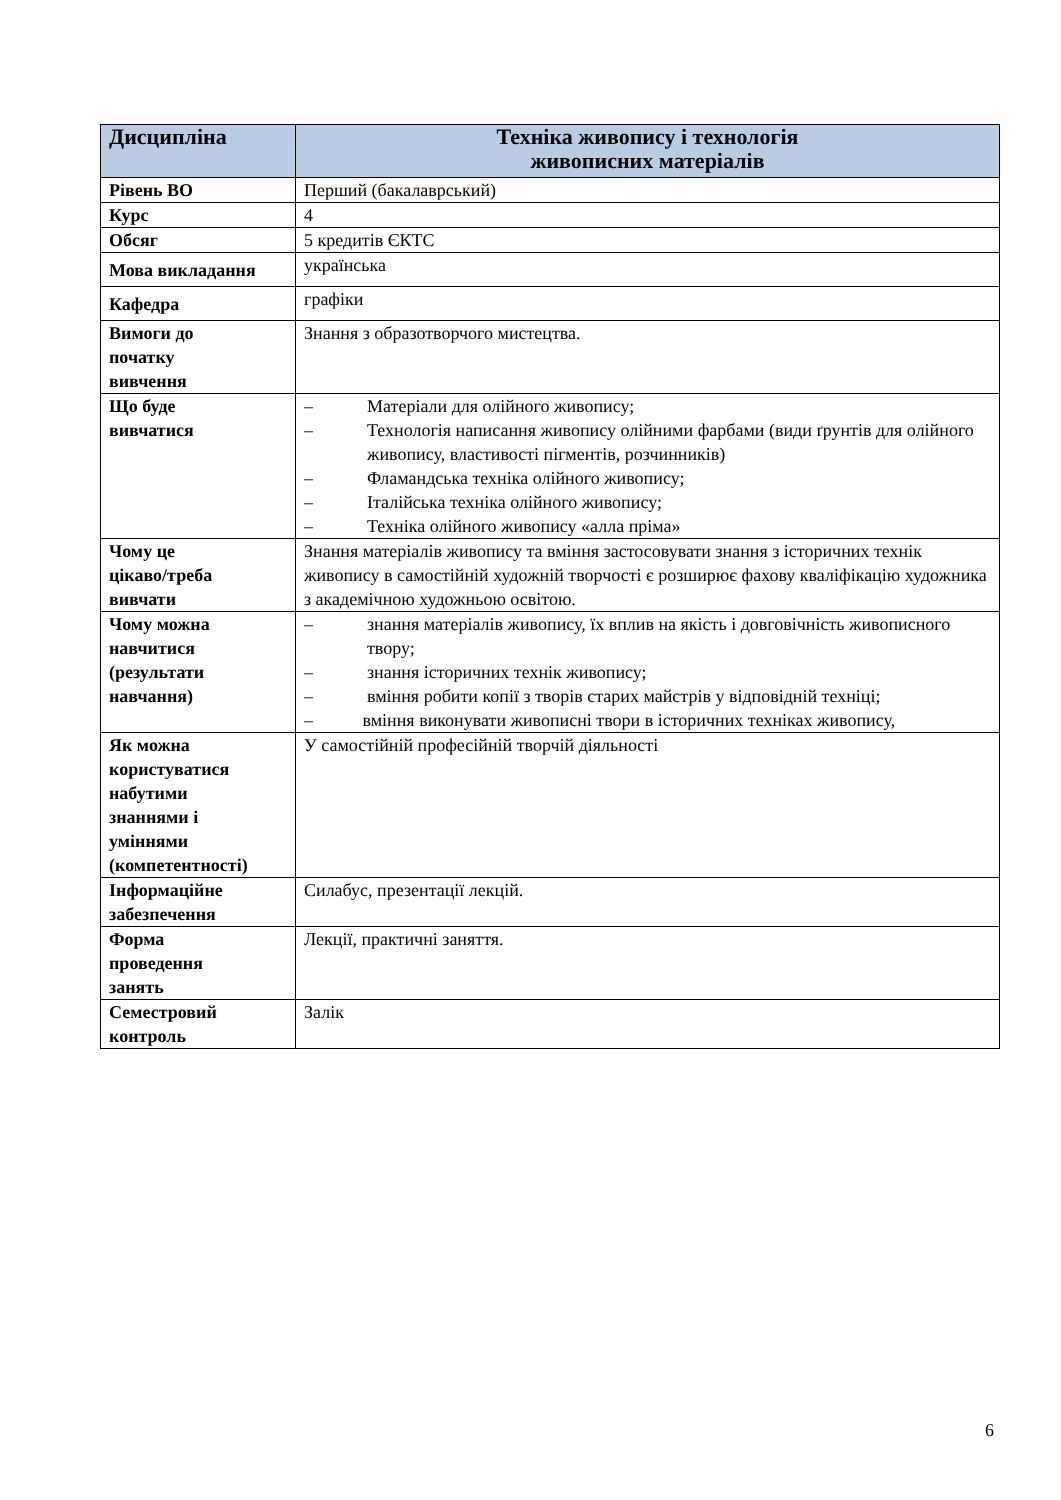| Дисципліна | Техніка живопису і технологія живописних матеріалів |
| --- | --- |
| Рівень ВО | Перший (бакалаврський) |
| Курс | 4 |
| Обсяг | 5 кредитів ЄКТС |
| Мова викладання | українська |
| Кафедра | графіки |
| Вимоги до початку вивчення | Знання з образотворчого мистецтва. |
| Що буде вивчатися | – Матеріали для олійного живопису; – Технологія написання живопису олійними фарбами (види ґрунтів для олійного живопису, властивості пігментів, розчинників) – Фламандська техніка олійного живопису; – Італійська техніка олійного живопису; – Техніка олійного живопису «алла пріма» |
| Чому це цікаво/треба вивчати | Знання матеріалів живопису та вміння застосовувати знання з історичних технік живопису в самостійній художній творчості є розширює фахову кваліфікацію художника з академічною художньою освітою. |
| Чому можна навчитися (результати навчання) | – знання матеріалів живопису, їх вплив на якість і довговічність живописного твору; – знання історичних технік живопису; – вміння робити копії з творів старих майстрів у відповідній техніці; – вміння виконувати живописні твори в історичних техніках живопису, |
| Як можна користуватися набутими знаннями і уміннями (компетентності) | У самостійній професійній творчій діяльності |
| Інформаційне забезпечення | Силабус, презентації лекцій. |
| Форма проведення занять | Лекції, практичні заняття. |
| Семестровий контроль | Залік |
6